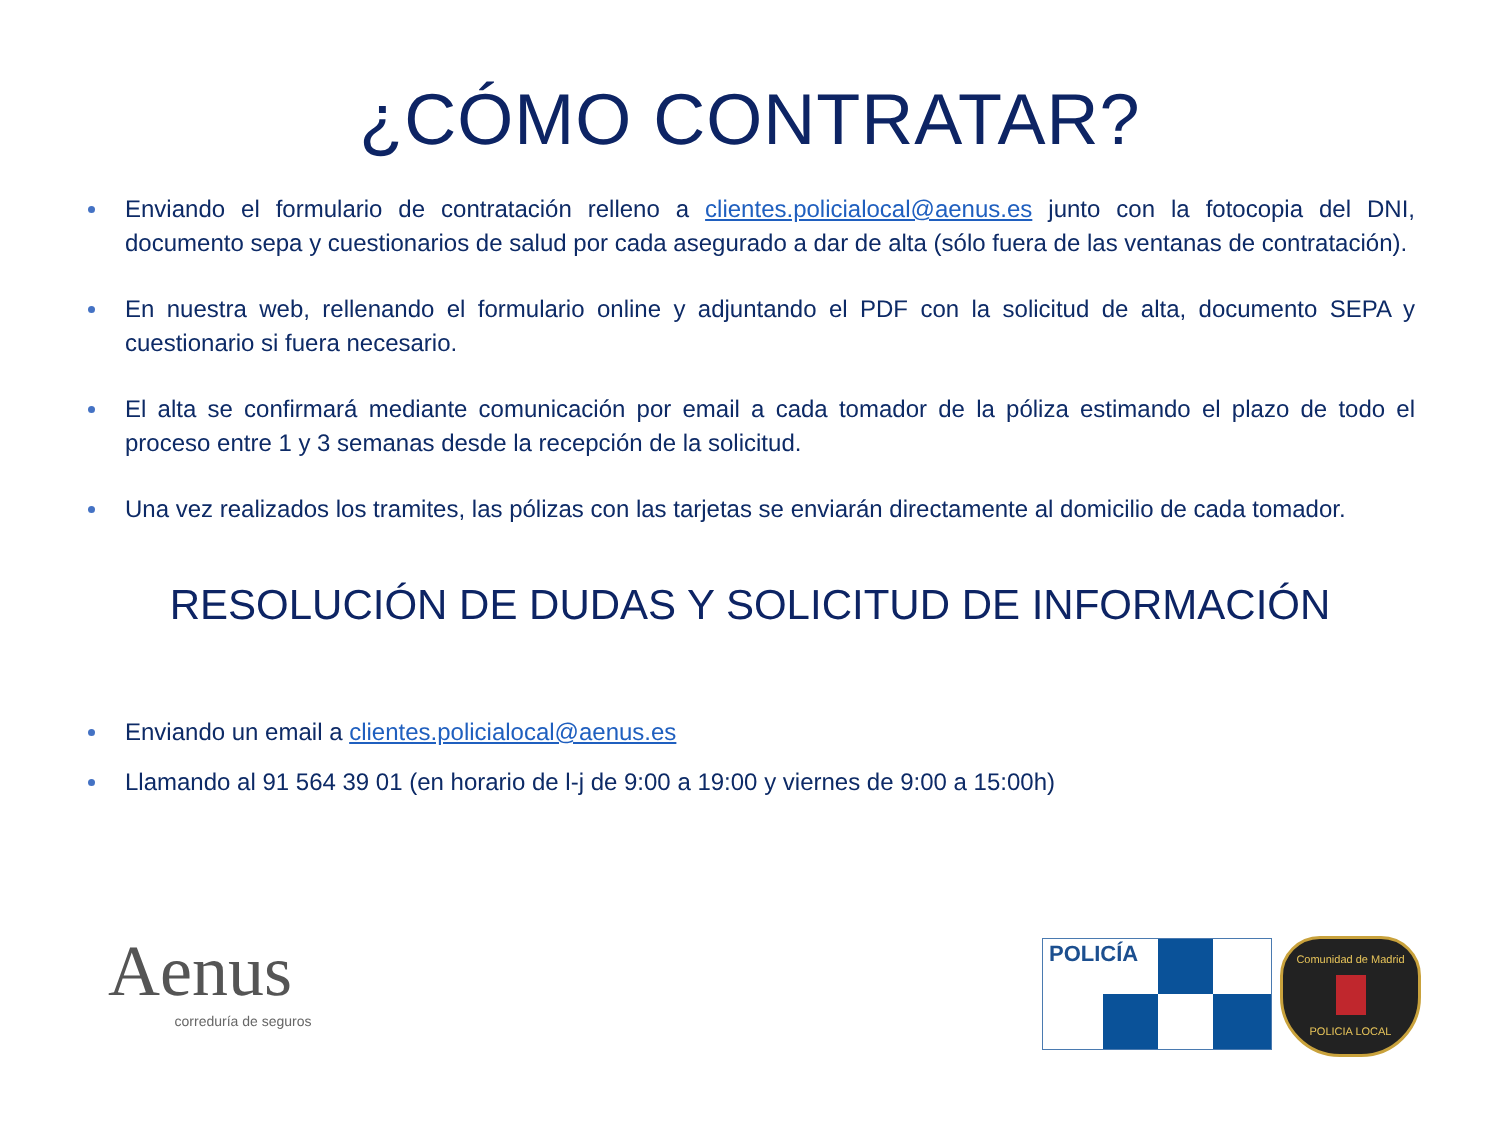¿CÓMO CONTRATAR?
Enviando el formulario de contratación relleno a clientes.policialocal@aenus.es junto con la fotocopia del DNI, documento sepa y cuestionarios de salud por cada asegurado a dar de alta (sólo fuera de las ventanas de contratación).
En nuestra web, rellenando el formulario online y adjuntando el PDF con la solicitud de alta, documento SEPA y cuestionario si fuera necesario.
El alta se confirmará mediante comunicación por email a cada tomador de la póliza estimando el plazo de todo el proceso entre 1 y 3 semanas desde la recepción de la solicitud.
Una vez realizados los tramites, las pólizas con las tarjetas se enviarán directamente al domicilio de cada tomador.
RESOLUCIÓN DE DUDAS Y SOLICITUD DE INFORMACIÓN
Enviando un email a clientes.policialocal@aenus.es
Llamando al 91 564 39 01 (en horario de l-j de 9:00 a 19:00 y viernes de 9:00 a 15:00h)
Aenus
correduría de seguros
POLICÍA
Comunidad de Madrid
POLICIA LOCAL